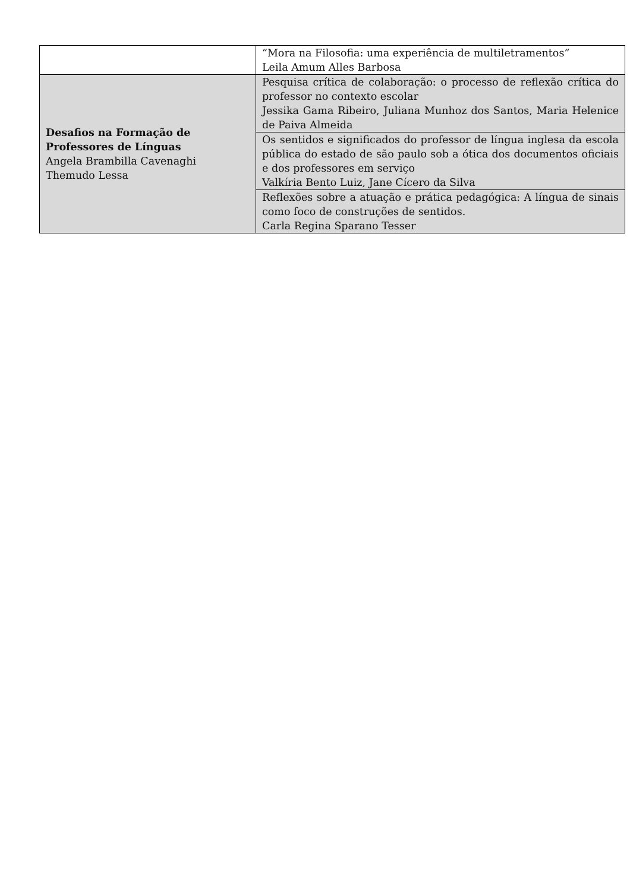| | “Mora na Filosofia: uma experiência de multiletramentos” Leila Amum Alles Barbosa |
| Desafios na Formação de Professores de Línguas Angela Brambilla Cavenaghi Themudo Lessa | Pesquisa crítica de colaboração: o processo de reflexão crítica do professor no contexto escolar Jessika Gama Ribeiro, Juliana Munhoz dos Santos, Maria Helenice de Paiva Almeida |
| | Os sentidos e significados do professor de língua inglesa da escola pública do estado de são paulo sob a ótica dos documentos oficiais e dos professores em serviço Valkíria Bento Luiz, Jane Cícero da Silva |
| | Reflexões sobre a atuação e prática pedagógica: A língua de sinais como foco de construções de sentidos. Carla Regina Sparano Tesser |